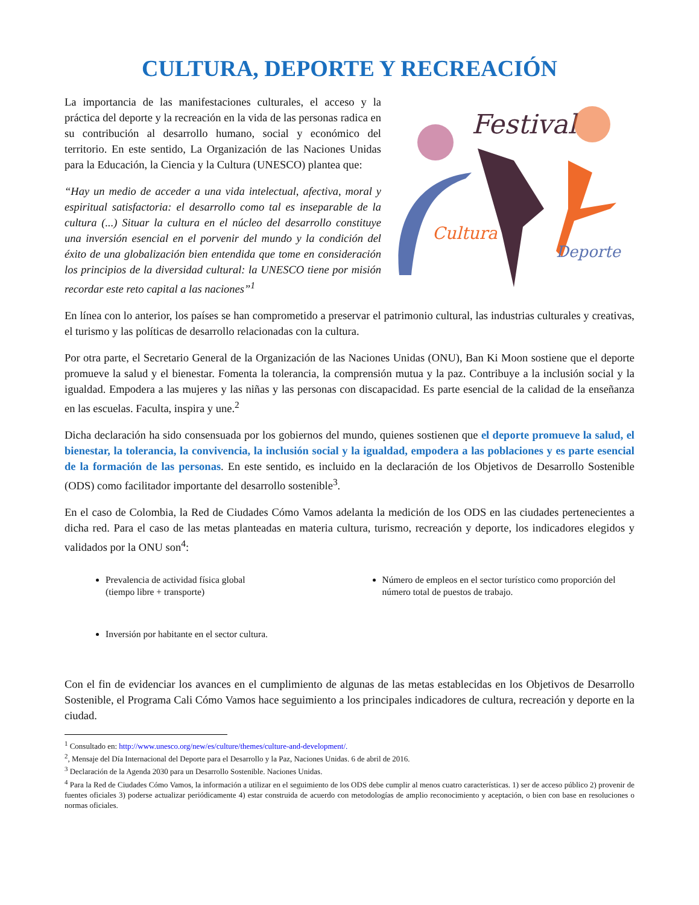CULTURA, DEPORTE Y RECREACIÓN
Festival
Cultura
Deporte
La importancia de las manifestaciones culturales, el acceso y la práctica del deporte y la recreación en la vida de las personas radica en su contribución al desarrollo humano, social y económico del territorio. En este sentido, La Organización de las Naciones Unidas para la Educación, la Ciencia y la Cultura (UNESCO) plantea que:
“Hay un medio de acceder a una vida intelectual, afectiva, moral y espiritual satisfactoria: el desarrollo como tal es inseparable de la cultura (...) Situar la cultura en el núcleo del desarrollo constituye una inversión esencial en el porvenir del mundo y la condición del éxito de una globalización bien entendida que tome en consideración los principios de la diversidad cultural: la UNESCO tiene por misión recordar este reto capital a las naciones”<sup>1</sup>
En línea con lo anterior, los países se han comprometido a preservar el patrimonio cultural, las industrias culturales y creativas, el turismo y las políticas de desarrollo relacionadas con la cultura.
Por otra parte, el Secretario General de la Organización de las Naciones Unidas (ONU), Ban Ki Moon sostiene que el deporte promueve la salud y el bienestar. Fomenta la tolerancia, la comprensión mutua y la paz. Contribuye a la inclusión social y la igualdad. Empodera a las mujeres y las niñas y las personas con discapacidad. Es parte esencial de la calidad de la enseñanza en las escuelas. Faculta, inspira y une.<sup>2</sup>
Dicha declaración ha sido consensuada por los gobiernos del mundo, quienes sostienen que el deporte promueve la salud, el bienestar, la tolerancia, la convivencia, la inclusión social y la igualdad, empodera a las poblaciones y es parte esencial de la formación de las personas. En este sentido, es incluido en la declaración de los Objetivos de Desarrollo Sostenible (ODS) como facilitador importante del desarrollo sostenible<sup>3</sup>.
En el caso de Colombia, la Red de Ciudades Cómo Vamos adelanta la medición de los ODS en las ciudades pertenecientes a dicha red. Para el caso de las metas planteadas en materia cultura, turismo, recreación y deporte, los indicadores elegidos y validados por la ONU son<sup>4</sup>:
Prevalencia de actividad física global
(tiempo libre + transporte)
Número de empleos en el sector turístico como proporción del número total de puestos de trabajo.
Inversión por habitante en el sector cultura.
Con el fin de evidenciar los avances en el cumplimiento de algunas de las metas establecidas en los Objetivos de Desarrollo Sostenible, el Programa Cali Cómo Vamos hace seguimiento a los principales indicadores de cultura, recreación y deporte en la ciudad.
<sup>1</sup> Consultado en: http://www.unesco.org/new/es/culture/themes/culture-and-development/.
<sup>2</sup>, Mensaje del Día Internacional del Deporte para el Desarrollo y la Paz, Naciones Unidas. 6 de abril de 2016.
<sup>3</sup> Declaración de la Agenda 2030 para un Desarrollo Sostenible. Naciones Unidas.
<sup>4</sup> Para la Red de Ciudades Cómo Vamos, la información a utilizar en el seguimiento de los ODS debe cumplir al menos cuatro características. 1) ser de acceso público 2) provenir de fuentes oficiales 3) poderse actualizar periódicamente 4) estar construida de acuerdo con metodologías de amplio reconocimiento y aceptación, o bien con base en resoluciones o normas oficiales.